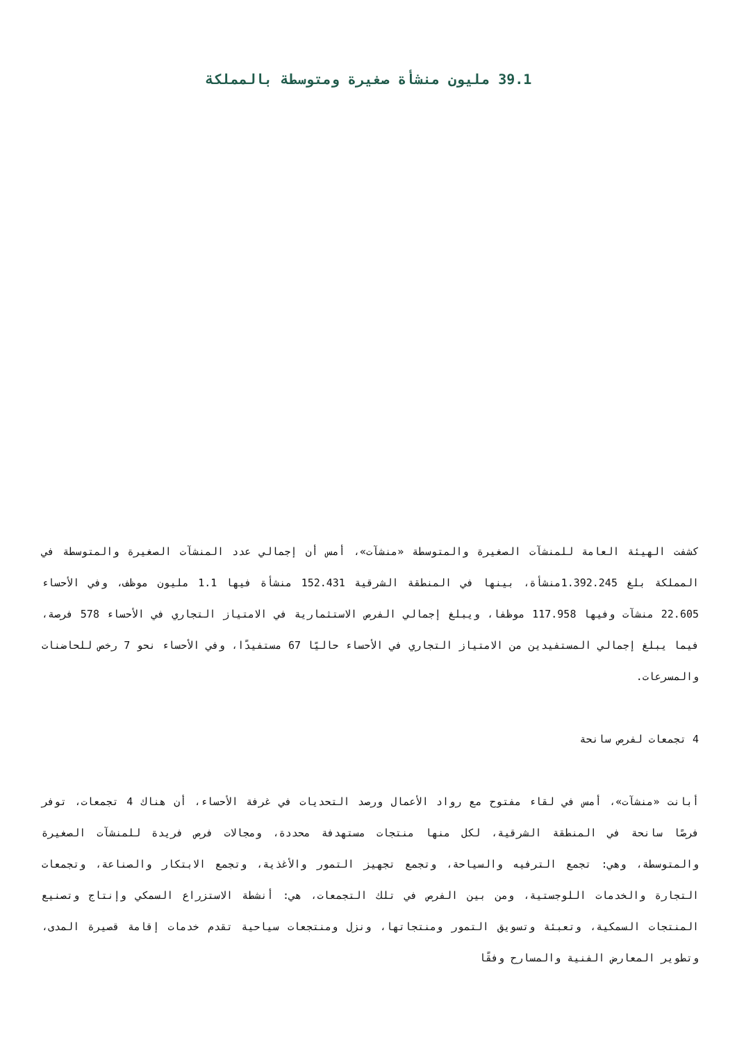39.1 مليون منشأة صغيرة ومتوسطة بالمملكة
كشفت الهيئة العامة للمنشآت الصغيرة والمتوسطة «منشآت»، أمس أن إجمالي عدد المنشآت الصغيرة والمتوسطة في المملكة بلغ 1.392.245منشأة، بينها في المنطقة الشرقية 152.431 منشأة فيها 1.1 مليون موظف، وفي الأحساء 22.605 منشآت وفيها 117.958 موظفا، ويبلغ إجمالي الفرص الاستثمارية في الامتياز التجاري في الأحساء 578 فرصة، فيما يبلغ إجمالي المستفيدين من الامتياز التجاري في الأحساء حاليًا 67 مستفيدًا، وفي الأحساء نحو 7 رخص للحاضنات والمسرعات.
4 تجمعات لفرص سانحة
أبانت «منشآت»، أمس في لقاء مفتوح مع رواد الأعمال ورصد التحديات في غرفة الأحساء، أن هناك 4 تجمعات، توفر فرصًا سانحة في المنطقة الشرقية، لكل منها منتجات مستهدفة محددة، ومجالات فرص فريدة للمنشآت الصغيرة والمتوسطة، وهي: تجمع الترفيه والسياحة، وتجمع تجهيز التمور والأغذية، وتجمع الابتكار والصناعة، وتجمعات التجارة والخدمات اللوجستية، ومن بين الفرص في تلك التجمعات، هي: أنشطة الاستزراع السمكي وإنتاج وتصنيع المنتجات السمكية، وتعبئة وتسويق التمور ومنتجاتها، ونزل ومنتجعات سياحية تقدم خدمات إقامة قصيرة المدى، وتطوير المعارض الفنية والمسارح وفقًا